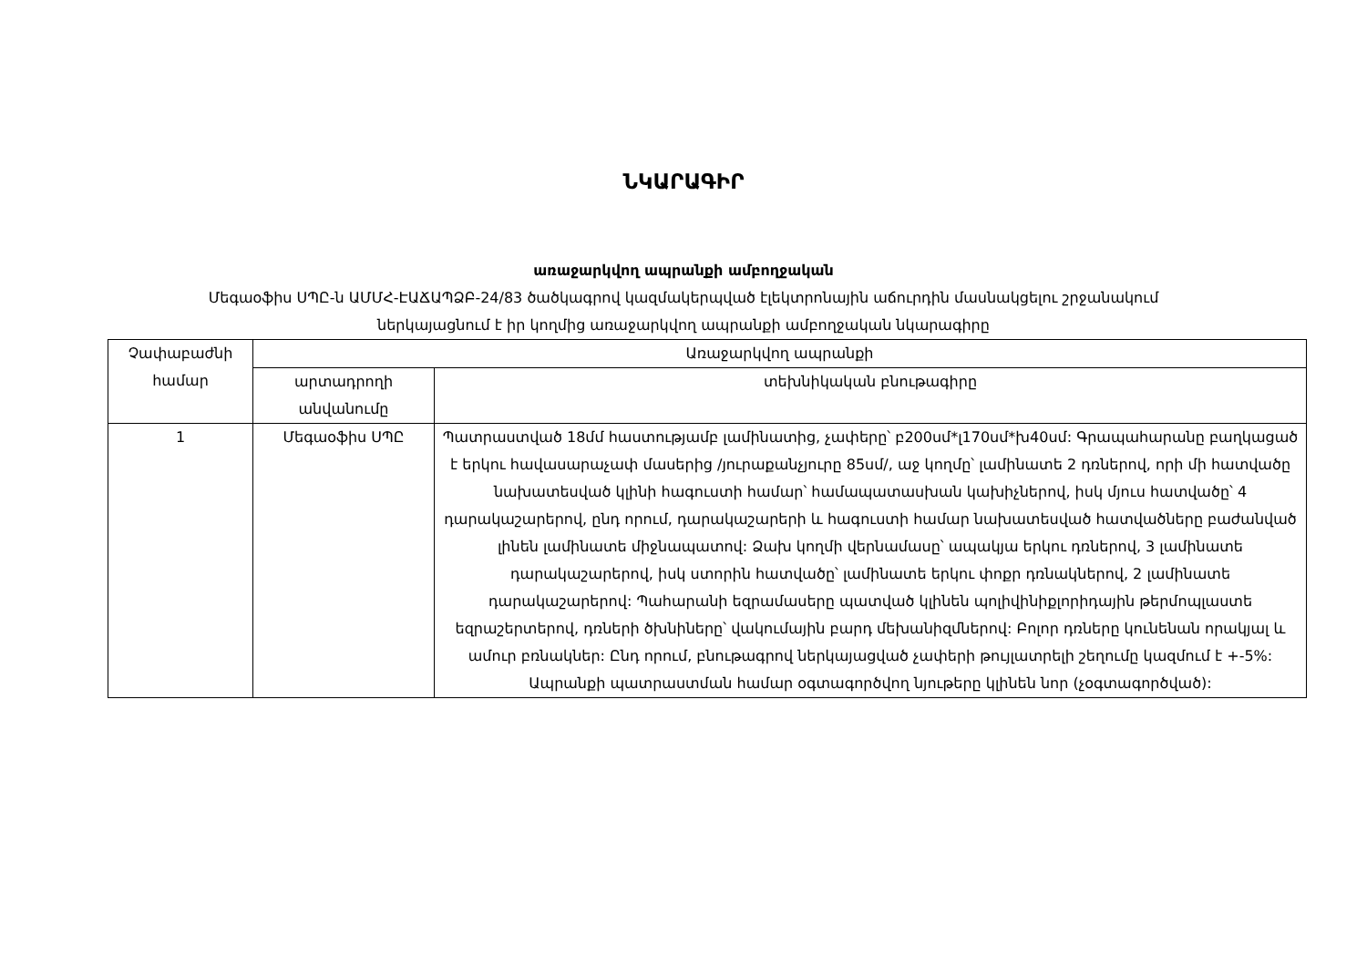ՆԿԱՐԱԳԻՐ
առաջարկվող ապրանքի ամբողջական
Մեգաօֆիս ՍՊԸ-ն ԱՄՄՀ-ԷԱՃԱՊՁԲ-24/83 ծածկագրով կազմակերպված էլեկտրոնային աճուրդին մասնակցելու շրջանակում
ներկայացնում է իր կողմից առաջարկվող ապրանքի ամբողջական նկարագիրը
| Չափաբաժնի համար | Առաջարկվող ապրանքի | |
| --- | --- | --- |
| | արտադրողի անվանումը | տեխնիկական բնութագիրը |
| 1 | Մեգաօֆիս ՍՊԸ | Պատրաստված 18մմ հաստությամբ լամինատից, չափերը՝ բ200սմ*լ170սմ*խ40սմ: Գրապահարանը բաղկացած է երկու հավասարաչափ մասերից /յուրաքանչյուրը 85սմ/, աջ կողմը՝ լամինատե 2 դռներով, որի մի հատվածը նախատեսված կլինի հագուստի համար՝ համապատասխան կախիչներով, իսկ մյուս հատվածը՝ 4 դարակաշարերով, ընդ որում, դարակաշարերի և հագուստի համար նախատեսված հատվածները բաժանված լինեն լամինատե միջնապատով: Ձախ կողմի վերնամասը՝ ապակյա երկու դռներով, 3 լամինատե դարակաշարերով, իսկ ստորին հատվածը՝ լամինատե երկու փոքր դռնակներով, 2 լամինատե դարակաշարերով: Պահարանի եզրամասերը պատված կլինեն պոլիվինիքլորիդային թերմոպլաստե եզրաշերտերով, դռների ծխնիները՝ վակումային բարդ մեխանիզմներով: Բոլոր դռները կունենան որակյալ և ամուր բռնակներ: Ընդ որում, բնութագրով ներկայացված չափերի թույլատրելի շեղումը կազմում է +-5%: Ապրանքի պատրաստման համար օգտագործվող նյութերը կլինեն նոր (չօգտագործված): |